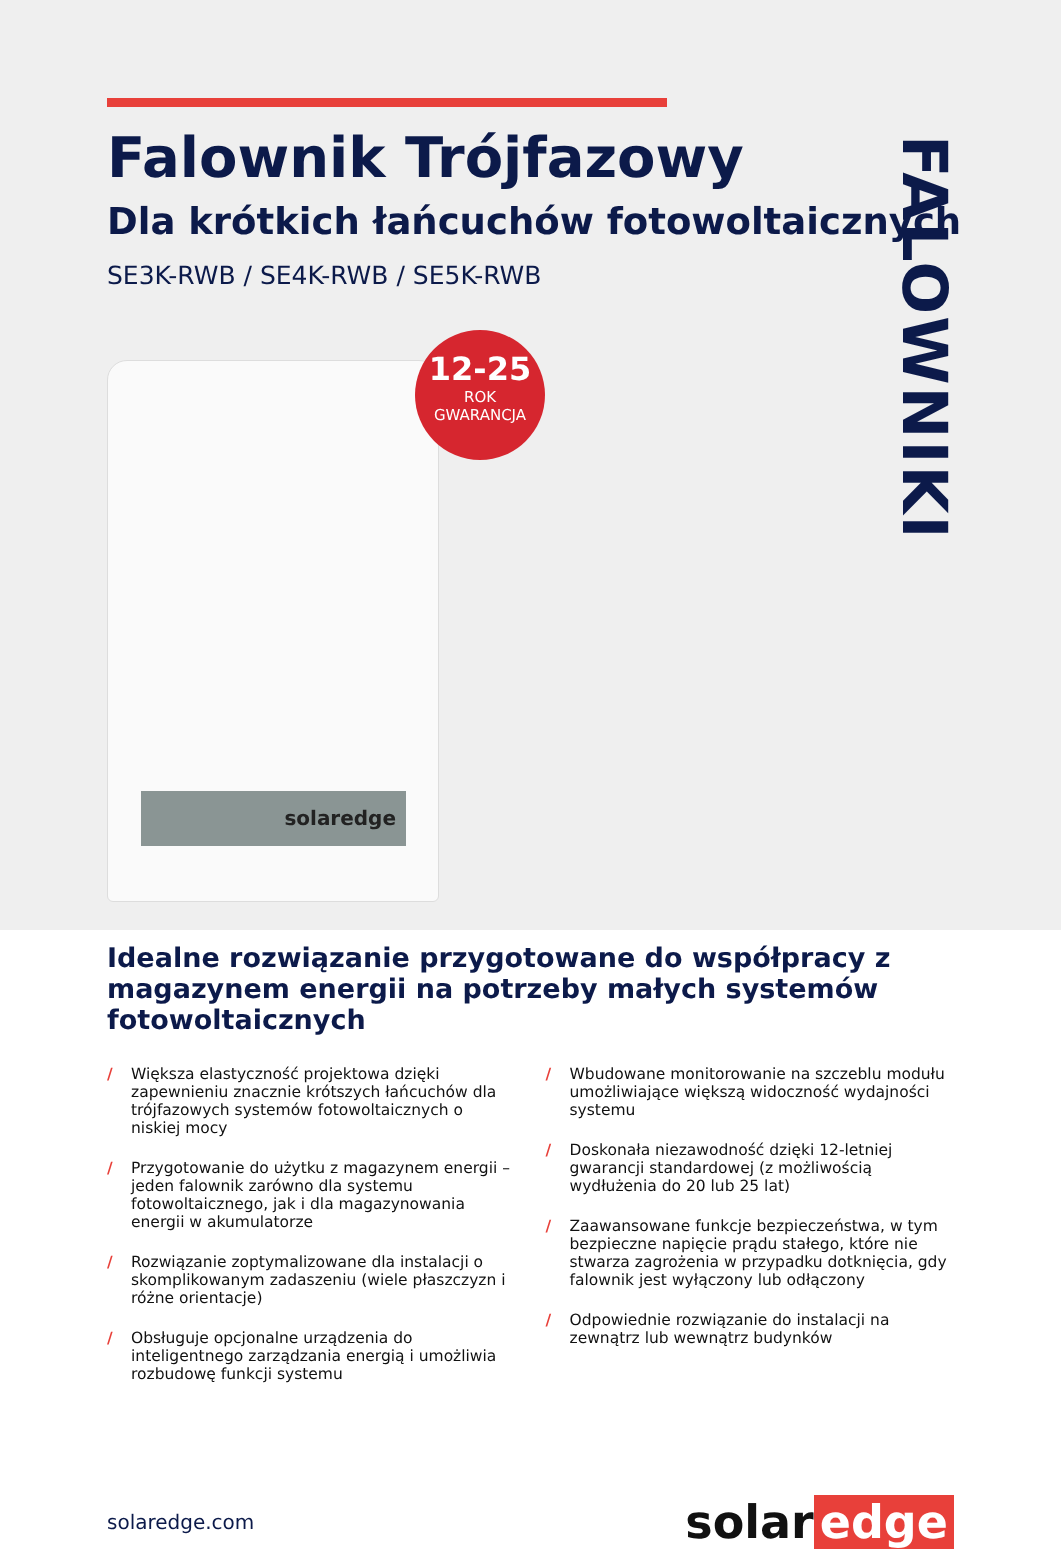Falownik Trójfazowy
Dla krótkich łańcuchów fotowoltaicznych
SE3K-RWB / SE4K-RWB / SE5K-RWB
FALOWNIKI
solaredge
12-25
ROK
GWARANCJA
Idealne rozwiązanie przygotowane do współpracy z magazynem energii na potrzeby małych systemów fotowoltaicznych
/ Większa elastyczność projektowa dzięki zapewnieniu znacznie krótszych łańcuchów dla trójfazowych systemów fotowoltaicznych o niskiej mocy
/ Przygotowanie do użytku z magazynem energii – jeden falownik zarówno dla systemu fotowoltaicznego, jak i dla magazynowania energii w akumulatorze
/ Rozwiązanie zoptymalizowane dla instalacji o skomplikowanym zadaszeniu (wiele płaszczyzn i różne orientacje)
/ Obsługuje opcjonalne urządzenia do inteligentnego zarządzania energią i umożliwia rozbudowę funkcji systemu
/ Wbudowane monitorowanie na szczeblu modułu umożliwiające większą widoczność wydajności systemu
/ Doskonała niezawodność dzięki 12-letniej gwarancji standardowej (z możliwością wydłużenia do 20 lub 25 lat)
/ Zaawansowane funkcje bezpieczeństwa, w tym bezpieczne napięcie prądu stałego, które nie stwarza zagrożenia w przypadku dotknięcia, gdy falownik jest wyłączony lub odłączony
/ Odpowiednie rozwiązanie do instalacji na zewnątrz lub wewnątrz budynków
solaredge.com
solar edge